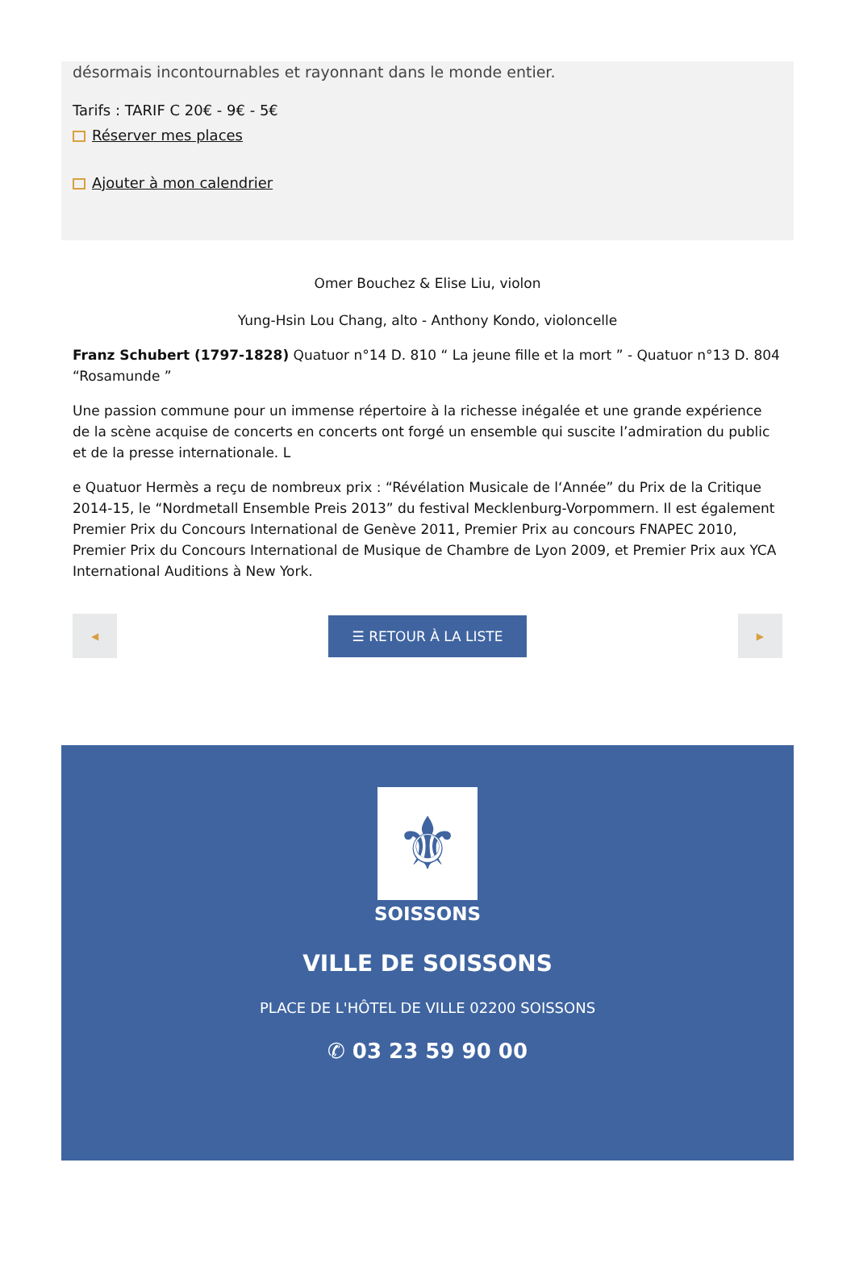désormais incontournables et rayonnant dans le monde entier.
Tarifs : TARIF C 20€ - 9€ - 5€
Réserver mes places
Ajouter à mon calendrier
Omer Bouchez & Elise Liu, violon
Yung-Hsin Lou Chang, alto - Anthony Kondo, violoncelle
Franz Schubert (1797-1828) Quatuor n°14 D. 810 “ La jeune fille et la mort ” - Quatuor n°13 D. 804 “Rosamunde ”
Une passion commune pour un immense répertoire à la richesse inégalée et une grande expérience de la scène acquise de concerts en concerts ont forgé un ensemble qui suscite l’admiration du public et de la presse internationale. L
e Quatuor Hermès a reçu de nombreux prix : “Révélation Musicale de l‘Année” du Prix de la Critique 2014-15, le “Nordmetall Ensemble Preis 2013” du festival Mecklenburg-Vorpommern. Il est également Premier Prix du Concours International de Genève 2011, Premier Prix au concours FNAPEC 2010, Premier Prix du Concours International de Musique de Chambre de Lyon 2009, et Premier Prix aux YCA International Auditions à New York.
◀
☰ RETOUR À LA LISTE
▶
⚜
SOISSONS
VILLE DE SOISSONS
PLACE DE L'HÔTEL DE VILLE 02200 SOISSONS
✆ 03 23 59 90 00